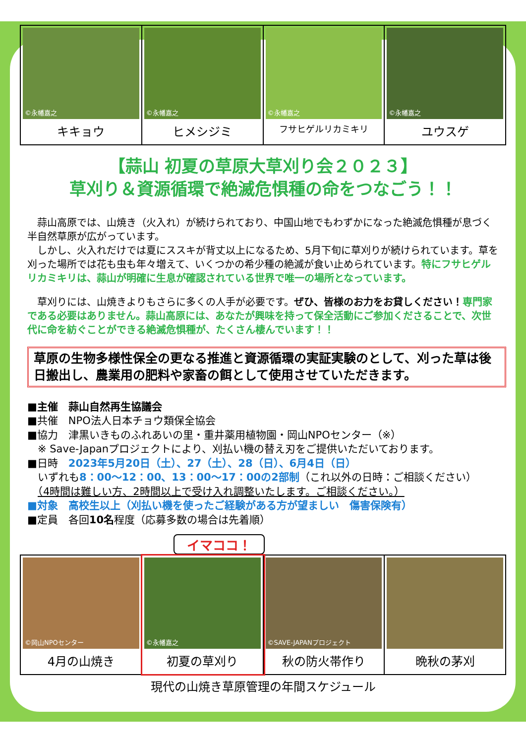©永幡嘉之
キキョウ
©永幡嘉之
ヒメシジミ
©永幡嘉之
フサヒゲルリカミキリ
©永幡嘉之
ユウスゲ
【蒜山 初夏の草原大草刈り会２０２３】
草刈り＆資源循環で絶滅危惧種の命をつなごう！！
　蒜山高原では、山焼き（火入れ）が続けられており、中国山地でもわずかになった絶滅危惧種が息づく半自然草原が広がっています。
　しかし、火入れだけでは夏にススキが背丈以上になるため、5月下旬に草刈りが続けられています。草を刈った場所では花も虫も年々増えて、いくつかの希少種の絶滅が食い止められています。特にフサヒゲルリカミキリは、蒜山が明確に生息が確認されている世界で唯一の場所となっています。
　草刈りには、山焼きよりもさらに多くの人手が必要です。ぜひ、皆様のお力をお貸しください！専門家である必要はありません。蒜山高原には、あなたが興味を持って保全活動にご参加くださることで、次世代に命を紡ぐことができる絶滅危惧種が、たくさん棲んでいます！！
草原の生物多様性保全の更なる推進と資源循環の実証実験のとして、刈った草は後日搬出し、農業用の肥料や家畜の餌として使用させていただきます。
■主催　蒜山自然再生協議会
■共催　NPO法人日本チョウ類保全協会
■協力　津黒いきものふれあいの里・重井薬用植物園・岡山NPOセンター（※）
　※ Save-Japanプロジェクトにより、刈払い機の替え刃をご提供いただいております。
■日時　2023年5月20日（土）、27（土）、28（日）、6月4日（日）
　いずれも8：00～12：00、13：00～17：00の2部制（これ以外の日時：ご相談ください）
　（4時間は難しい方、2時間以上で受け入れ調整いたします。ご相談ください。）
■対象　高校生以上（刈払い機を使ったご経験がある方が望ましい　傷害保険有）
■定員　各回10名程度（応募多数の場合は先着順）
イマココ！
©岡山NPOセンター
4月の山焼き
©永幡嘉之
初夏の草刈り
©SAVE-JAPANプロジェクト
秋の防火帯作り
晩秋の茅刈
現代の山焼き草原管理の年間スケジュール